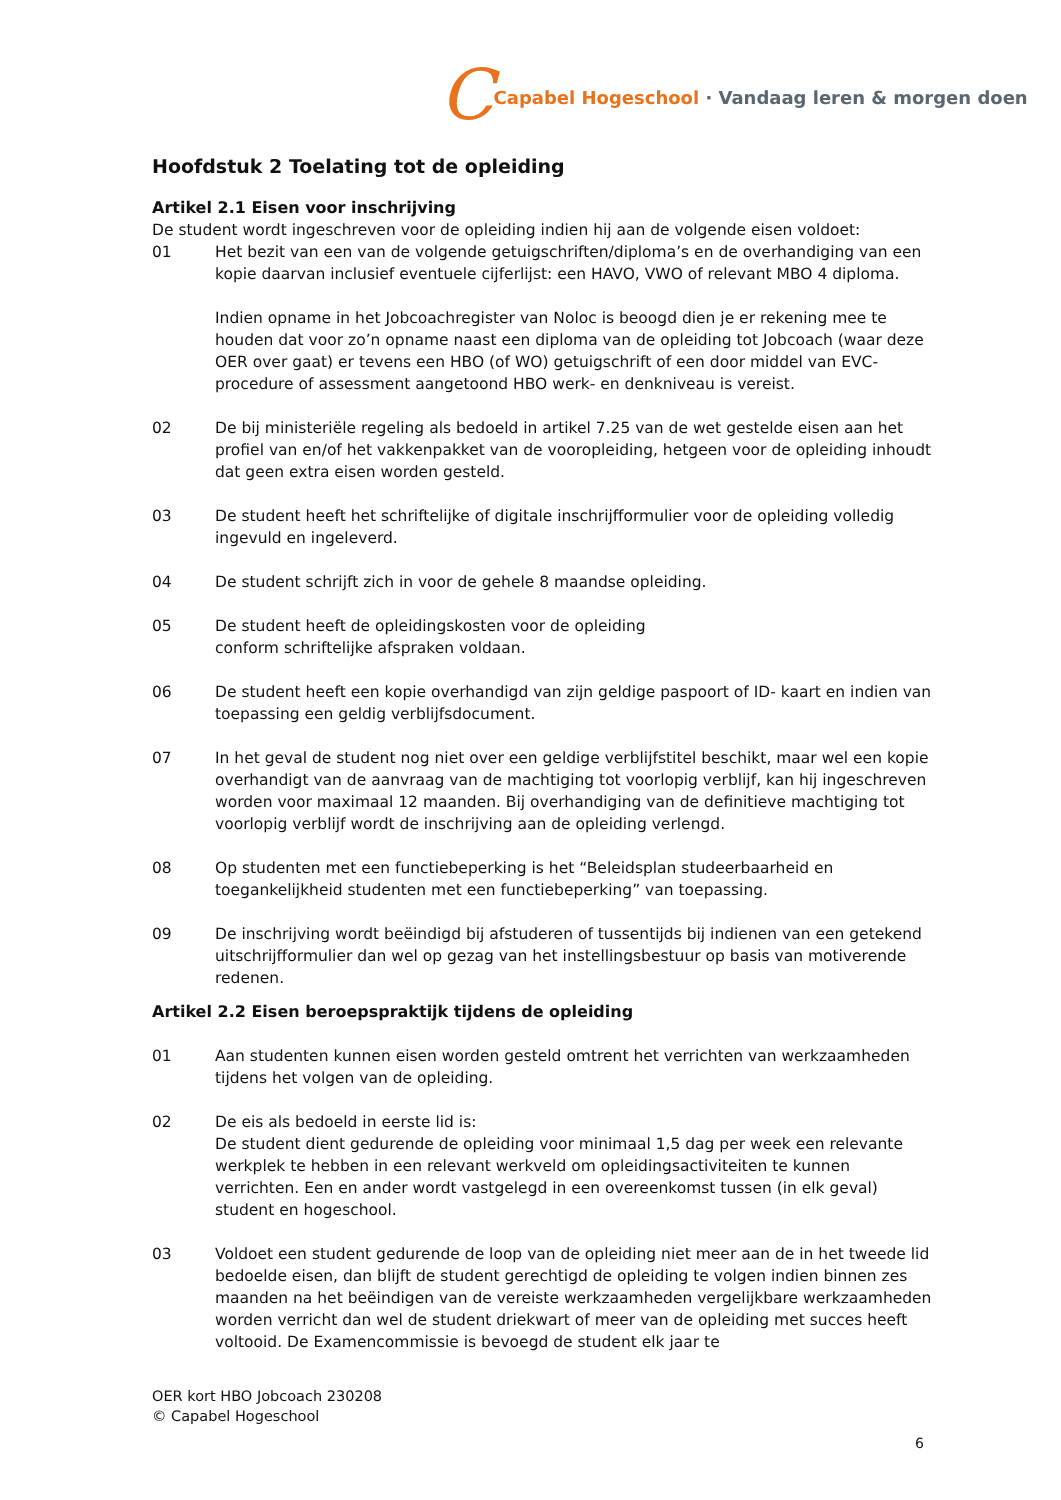C Capabel Hogeschool · Vandaag leren & morgen doen
Hoofdstuk 2 Toelating tot de opleiding
Artikel 2.1 Eisen voor inschrijving
De student wordt ingeschreven voor de opleiding indien hij aan de volgende eisen voldoet:
01 Het bezit van een van de volgende getuigschriften/diploma’s en de overhandiging van een kopie daarvan inclusief eventuele cijferlijst: een HAVO, VWO of relevant MBO 4 diploma.
Indien opname in het Jobcoachregister van Noloc is beoogd dien je er rekening mee te houden dat voor zo’n opname naast een diploma van de opleiding tot Jobcoach (waar deze OER over gaat) er tevens een HBO (of WO) getuigschrift of een door middel van EVC-procedure of assessment aangetoond HBO werk- en denkniveau is vereist.
02 De bij ministeriële regeling als bedoeld in artikel 7.25 van de wet gestelde eisen aan het profiel van en/of het vakkenpakket van de vooropleiding, hetgeen voor de opleiding inhoudt dat geen extra eisen worden gesteld.
03 De student heeft het schriftelijke of digitale inschrijfformulier voor de opleiding volledig ingevuld en ingeleverd.
04 De student schrijft zich in voor de gehele 8 maandse opleiding.
05 De student heeft de opleidingskosten voor de opleiding
conform schriftelijke afspraken voldaan.
06 De student heeft een kopie overhandigd van zijn geldige paspoort of ID- kaart en indien van toepassing een geldig verblijfsdocument.
07 In het geval de student nog niet over een geldige verblijfstitel beschikt, maar wel een kopie overhandigt van de aanvraag van de machtiging tot voorlopig verblijf, kan hij ingeschreven worden voor maximaal 12 maanden. Bij overhandiging van de definitieve machtiging tot voorlopig verblijf wordt de inschrijving aan de opleiding verlengd.
08 Op studenten met een functiebeperking is het “Beleidsplan studeerbaarheid en toegankelijkheid studenten met een functiebeperking” van toepassing.
09 De inschrijving wordt beëindigd bij afstuderen of tussentijds bij indienen van een getekend uitschrijfformulier dan wel op gezag van het instellingsbestuur op basis van motiverende redenen.
Artikel 2.2 Eisen beroepspraktijk tijdens de opleiding
01 Aan studenten kunnen eisen worden gesteld omtrent het verrichten van werkzaamheden tijdens het volgen van de opleiding.
02 De eis als bedoeld in eerste lid is:
De student dient gedurende de opleiding voor minimaal 1,5 dag per week een relevante werkplek te hebben in een relevant werkveld om opleidingsactiviteiten te kunnen verrichten. Een en ander wordt vastgelegd in een overeenkomst tussen (in elk geval) student en hogeschool.
03 Voldoet een student gedurende de loop van de opleiding niet meer aan de in het tweede lid bedoelde eisen, dan blijft de student gerechtigd de opleiding te volgen indien binnen zes maanden na het beëindigen van de vereiste werkzaamheden vergelijkbare werkzaamheden worden verricht dan wel de student driekwart of meer van de opleiding met succes heeft voltooid. De Examencommissie is bevoegd de student elk jaar te
OER kort HBO Jobcoach 230208
© Capabel Hogeschool
6